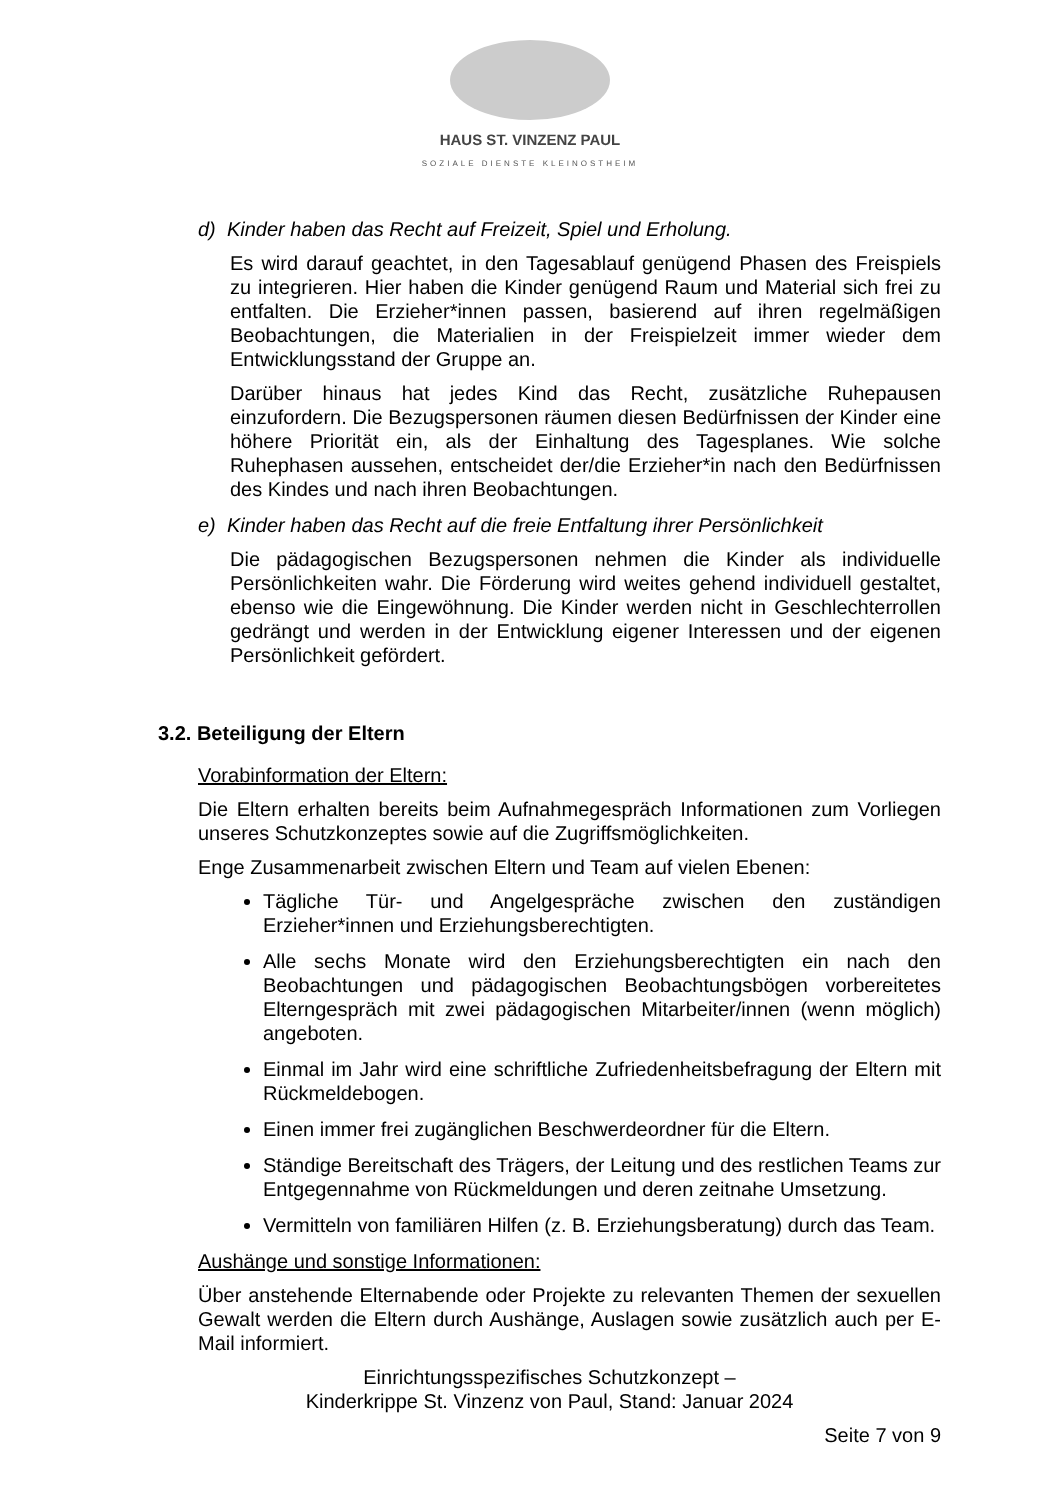HAUS ST. VINZENZ PAUL
SOZIALE DIENSTE KLEINOSTHEIM
d) Kinder haben das Recht auf Freizeit, Spiel und Erholung.
Es wird darauf geachtet, in den Tagesablauf genügend Phasen des Freispiels zu integrieren. Hier haben die Kinder genügend Raum und Material sich frei zu entfalten. Die Erzieher*innen passen, basierend auf ihren regelmäßigen Beobachtungen, die Materialien in der Freispielzeit immer wieder dem Entwicklungsstand der Gruppe an.
Darüber hinaus hat jedes Kind das Recht, zusätzliche Ruhepausen einzufordern. Die Bezugspersonen räumen diesen Bedürfnissen der Kinder eine höhere Priorität ein, als der Einhaltung des Tagesplanes. Wie solche Ruhephasen aussehen, entscheidet der/die Erzieher*in nach den Bedürfnissen des Kindes und nach ihren Beobachtungen.
e) Kinder haben das Recht auf die freie Entfaltung ihrer Persönlichkeit
Die pädagogischen Bezugspersonen nehmen die Kinder als individuelle Persönlichkeiten wahr. Die Förderung wird weites gehend individuell gestaltet, ebenso wie die Eingewöhnung. Die Kinder werden nicht in Geschlechterrollen gedrängt und werden in der Entwicklung eigener Interessen und der eigenen Persönlichkeit gefördert.
3.2. Beteiligung der Eltern
Vorabinformation der Eltern:
Die Eltern erhalten bereits beim Aufnahmegespräch Informationen zum Vorliegen unseres Schutzkonzeptes sowie auf die Zugriffsmöglichkeiten.
Enge Zusammenarbeit zwischen Eltern und Team auf vielen Ebenen:
Tägliche Tür- und Angelgespräche zwischen den zuständigen Erzieher*innen und Erziehungsberechtigten.
Alle sechs Monate wird den Erziehungsberechtigten ein nach den Beobachtungen und pädagogischen Beobachtungsbögen vorbereitetes Elterngespräch mit zwei pädagogischen Mitarbeiter/innen (wenn möglich) angeboten.
Einmal im Jahr wird eine schriftliche Zufriedenheitsbefragung der Eltern mit Rückmeldebogen.
Einen immer frei zugänglichen Beschwerdeordner für die Eltern.
Ständige Bereitschaft des Trägers, der Leitung und des restlichen Teams zur Entgegennahme von Rückmeldungen und deren zeitnahe Umsetzung.
Vermitteln von familiären Hilfen (z. B. Erziehungsberatung) durch das Team.
Aushänge und sonstige Informationen:
Über anstehende Elternabende oder Projekte zu relevanten Themen der sexuellen Gewalt werden die Eltern durch Aushänge, Auslagen sowie zusätzlich auch per E-Mail informiert.
Einrichtungsspezifisches Schutzkonzept –
Kinderkrippe St. Vinzenz von Paul, Stand: Januar 2024
Seite 7 von 9